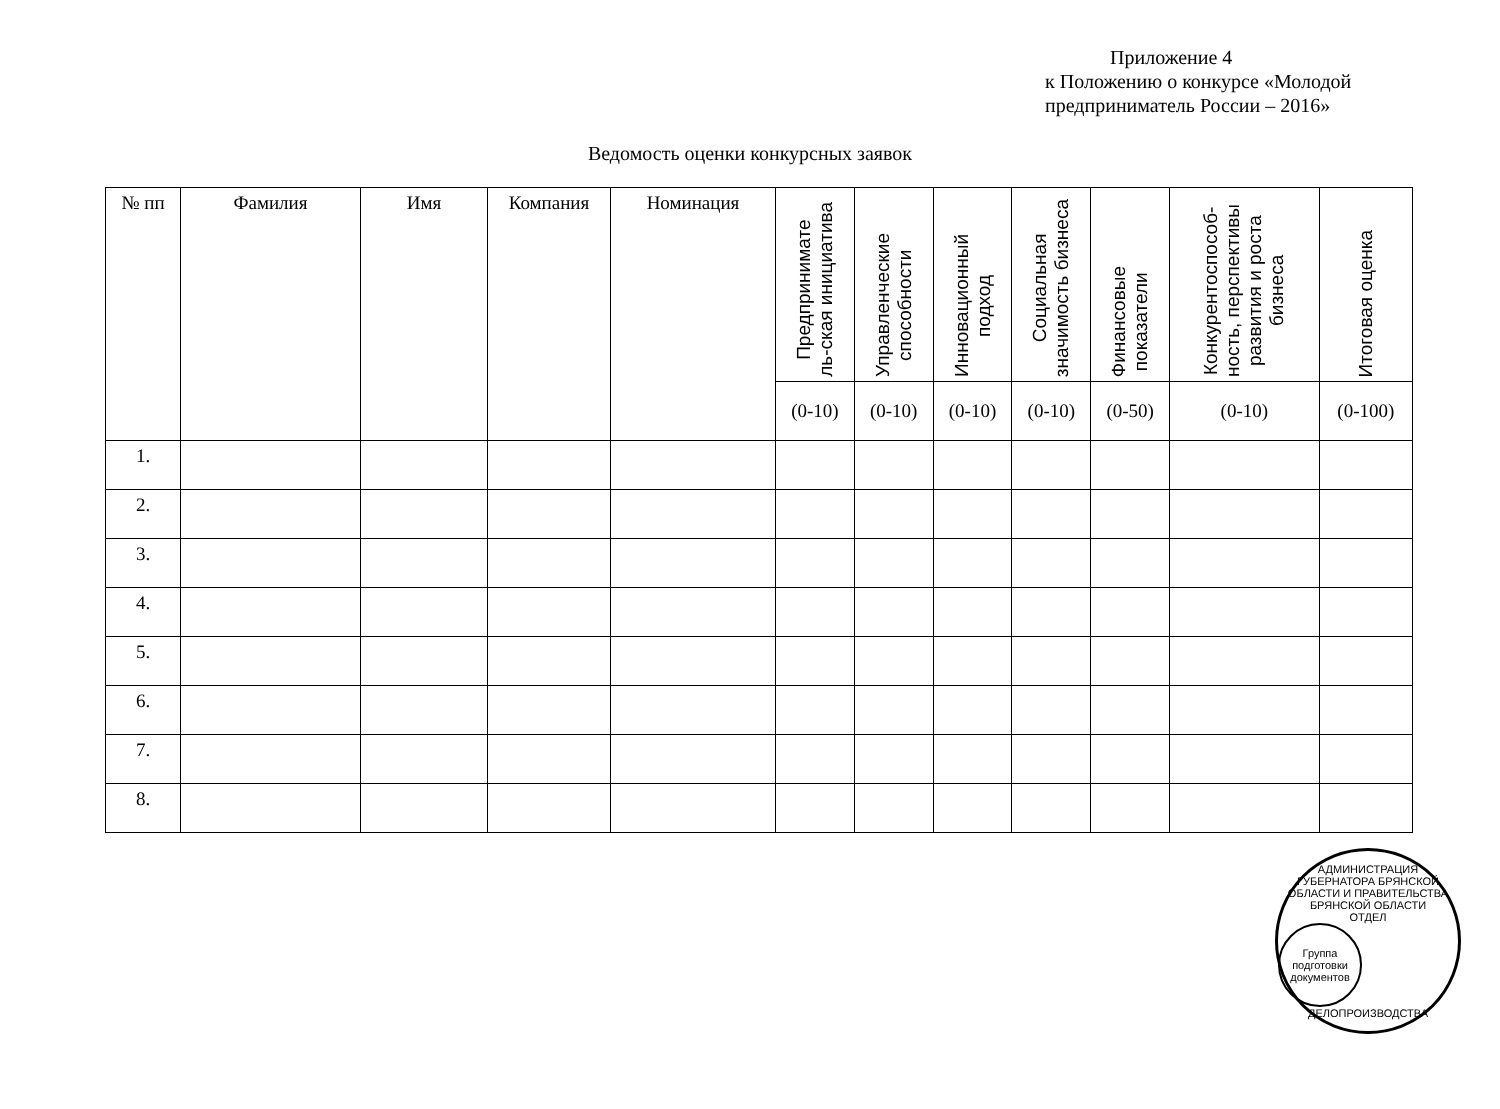Приложение 4
к Положению о конкурсе «Молодой
предприниматель России – 2016»
Ведомость оценки конкурсных заявок
| № пп | Фамилия | Имя | Компания | Номинация | Предпринимате ль-ская инициатива | Управленческие способности | Инновационный подход | Социальная значимость бизнеса | Финансовые показатели | Конкурентоспособ- ность, перспективы развития и роста бизнеса | Итоговая оценка |
| --- | --- | --- | --- | --- | --- | --- | --- | --- | --- | --- | --- |
| | | | | | (0-10) | (0-10) | (0-10) | (0-10) | (0-50) | (0-10) | (0-100) |
| 1. | | | | | | | | | | | |
| 2. | | | | | | | | | | | |
| 3. | | | | | | | | | | | |
| 4. | | | | | | | | | | | |
| 5. | | | | | | | | | | | |
| 6. | | | | | | | | | | | |
| 7. | | | | | | | | | | | |
| 8. | | | | | | | | | | | |
АДМИНИСТРАЦИЯ ГУБЕРНАТОРА БРЯНСКОЙ ОБЛАСТИ И ПРАВИТЕЛЬСТВА БРЯНСКОЙ ОБЛАСТИ
ОТДЕЛ
Группа
подготовки
документов
ДЕЛОПРОИЗВОДСТВА